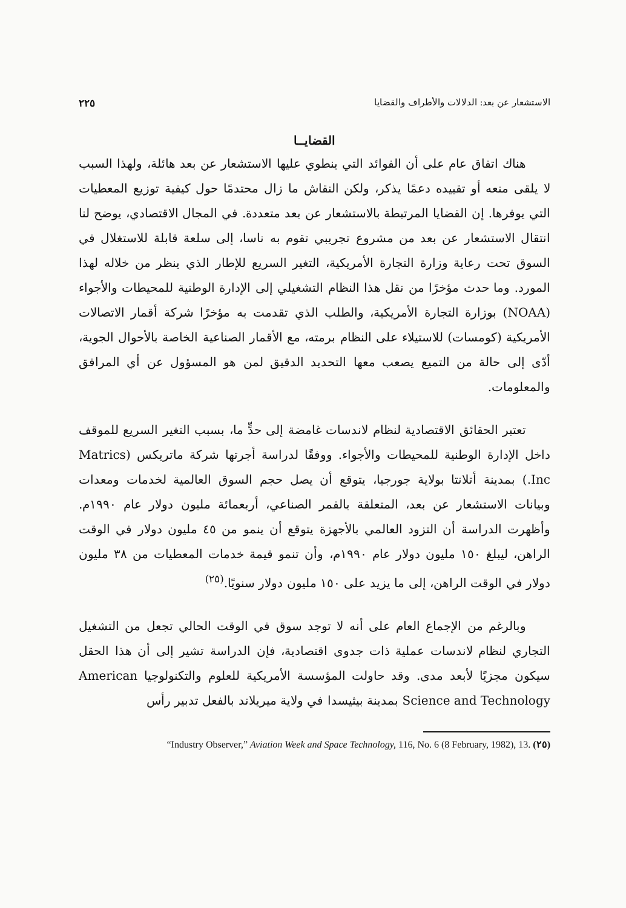الاستشعار عن بعد: الدلالات والأطراف والقضايا ٢٢٥
القضايــا
هناك اتفاق عام على أن الفوائد التي ينطوي عليها الاستشعار عن بعد هائلة، ولهذا السبب لا يلقى منعه أو تقييده دعمًا يذكر، ولكن النقاش ما زال محتدمًا حول كيفية توزيع المعطيات التي يوفرها. إن القضايا المرتبطة بالاستشعار عن بعد متعددة. في المجال الاقتصادي، يوضح لنا انتقال الاستشعار عن بعد من مشروع تجريبي تقوم به ناسا، إلى سلعة قابلة للاستغلال في السوق تحت رعاية وزارة التجارة الأمريكية، التغير السريع للإطار الذي ينظر من خلاله لهذا المورد. وما حدث مؤخرًا من نقل هذا النظام التشغيلي إلى الإدارة الوطنية للمحيطات والأجواء (NOAA) بوزارة التجارة الأمريكية، والطلب الذي تقدمت به مؤخرًا شركة أقمار الاتصالات الأمريكية (كومسات) للاستيلاء على النظام برمته، مع الأقمار الصناعية الخاصة بالأحوال الجوية، أدّى إلى حالة من التميع يصعب معها التحديد الدقيق لمن هو المسؤول عن أي المرافق والمعلومات.
تعتبر الحقائق الاقتصادية لنظام لاندسات غامضة إلى حدٍّ ما، بسبب التغير السريع للموقف داخل الإدارة الوطنية للمحيطات والأجواء. ووفقًا لدراسة أجرتها شركة ماتريكس (Matrics Inc.) بمدينة أتلانتا بولاية جورجيا، يتوقع أن يصل حجم السوق العالمية لخدمات ومعدات وبيانات الاستشعار عن بعد، المتعلقة بالقمر الصناعي، أربعمائة مليون دولار عام ١٩٩٠م. وأظهرت الدراسة أن التزود العالمي بالأجهزة يتوقع أن ينمو من ٤٥ مليون دولار في الوقت الراهن، ليبلغ ١٥٠ مليون دولار عام ١٩٩٠م، وأن تنمو قيمة خدمات المعطيات من ٣٨ مليون دولار في الوقت الراهن، إلى ما يزيد على ١٥٠ مليون دولار سنويًا.<sup>(٢٥)</sup>
وبالرغم من الإجماع العام على أنه لا توجد سوق في الوقت الحالي تجعل من التشغيل التجاري لنظام لاندسات عملية ذات جدوى اقتصادية، فإن الدراسة تشير إلى أن هذا الحقل سيكون مجزيًا لأبعد مدى. وقد حاولت المؤسسة الأمريكية للعلوم والتكنولوجيا American Science and Technology بمدينة بيثيسدا في ولاية ميريلاند بالفعل تدبير رأس
(٢٥) “Industry Observer,” Aviation Week and Space Technology, 116, No. 6 (8 February, 1982), 13.